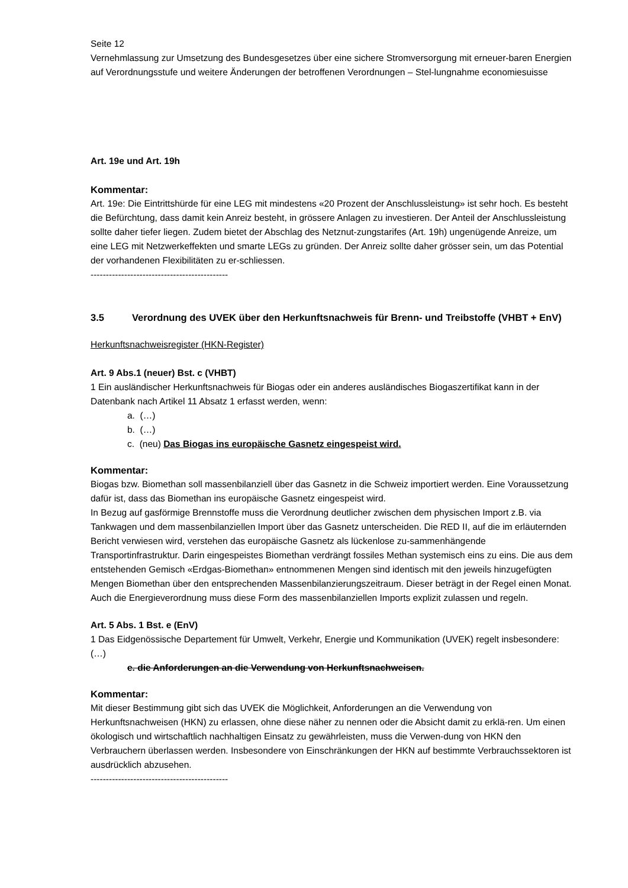Seite 12
Vernehmlassung zur Umsetzung des Bundesgesetzes über eine sichere Stromversorgung mit erneuer-baren Energien auf Verordnungsstufe und weitere Änderungen der betroffenen Verordnungen – Stel-lungnahme economiesuisse
Art. 19e und Art. 19h
Kommentar:
Art. 19e: Die Eintrittshürde für eine LEG mit mindestens «20 Prozent der Anschlussleistung» ist sehr hoch. Es besteht die Befürchtung, dass damit kein Anreiz besteht, in grössere Anlagen zu investieren. Der Anteil der Anschlussleistung sollte daher tiefer liegen. Zudem bietet der Abschlag des Netznut-zungstarifes (Art. 19h) ungenügende Anreize, um eine LEG mit Netzwerkeffekten und smarte LEGs zu gründen. Der Anreiz sollte daher grösser sein, um das Potential der vorhandenen Flexibilitäten zu er-schliessen.
---------------------------------------------
3.5 Verordnung des UVEK über den Herkunftsnachweis für Brenn- und Treibstoffe (VHBT + EnV)
Herkunftsnachweisregister (HKN-Register)
Art. 9 Abs.1 (neuer) Bst. c (VHBT)
1 Ein ausländischer Herkunftsnachweis für Biogas oder ein anderes ausländisches Biogaszertifikat kann in der Datenbank nach Artikel 11 Absatz 1 erfasst werden, wenn:
a. (…)
b. (…)
c. (neu) Das Biogas ins europäische Gasnetz eingespeist wird.
Kommentar:
Biogas bzw. Biomethan soll massenbilanziell über das Gasnetz in die Schweiz importiert werden. Eine Voraussetzung dafür ist, dass das Biomethan ins europäische Gasnetz eingespeist wird.
In Bezug auf gasförmige Brennstoffe muss die Verordnung deutlicher zwischen dem physischen Import z.B. via Tankwagen und dem massenbilanziellen Import über das Gasnetz unterscheiden. Die RED II, auf die im erläuternden Bericht verwiesen wird, verstehen das europäische Gasnetz als lückenlose zu-sammenhängende Transportinfrastruktur. Darin eingespeistes Biomethan verdrängt fossiles Methan systemisch eins zu eins. Die aus dem entstehenden Gemisch «Erdgas-Biomethan» entnommenen Mengen sind identisch mit den jeweils hinzugefügten Mengen Biomethan über den entsprechenden Massenbilanzierungszeitraum. Dieser beträgt in der Regel einen Monat. Auch die Energieverordnung muss diese Form des massenbilanziellen Imports explizit zulassen und regeln.
Art. 5 Abs. 1 Bst. e (EnV)
1 Das Eidgenössische Departement für Umwelt, Verkehr, Energie und Kommunikation (UVEK) regelt insbesondere:
(…)
e. die Anforderungen an die Verwendung von Herkunftsnachweisen.
Kommentar:
Mit dieser Bestimmung gibt sich das UVEK die Möglichkeit, Anforderungen an die Verwendung von Herkunftsnachweisen (HKN) zu erlassen, ohne diese näher zu nennen oder die Absicht damit zu erklä-ren. Um einen ökologisch und wirtschaftlich nachhaltigen Einsatz zu gewährleisten, muss die Verwen-dung von HKN den Verbrauchern überlassen werden. Insbesondere von Einschränkungen der HKN auf bestimmte Verbrauchssektoren ist ausdrücklich abzusehen.
---------------------------------------------